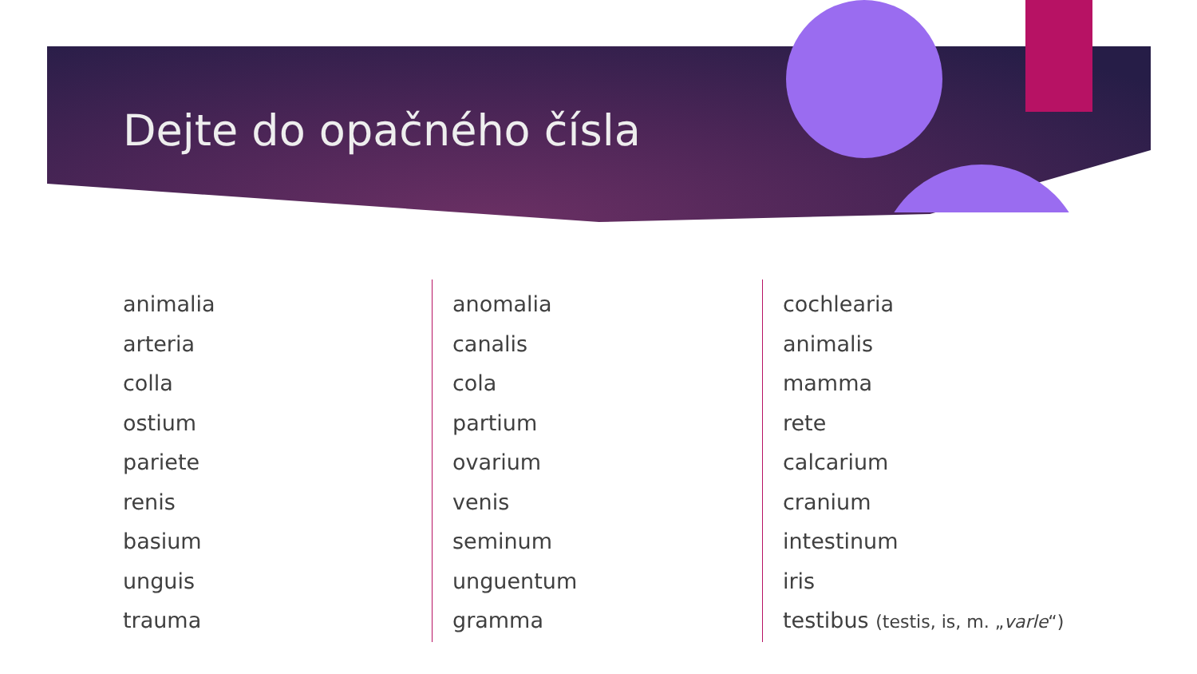Dejte do opačného čísla
animalia
arteria
colla
ostium
pariete
renis
basium
unguis
trauma
anomalia
canalis
cola
partium
ovarium
venis
seminum
unguentum
gramma
cochlearia
animalis
mamma
rete
calcarium
cranium
intestinum
iris
testibus (testis, is, m. „varle“)